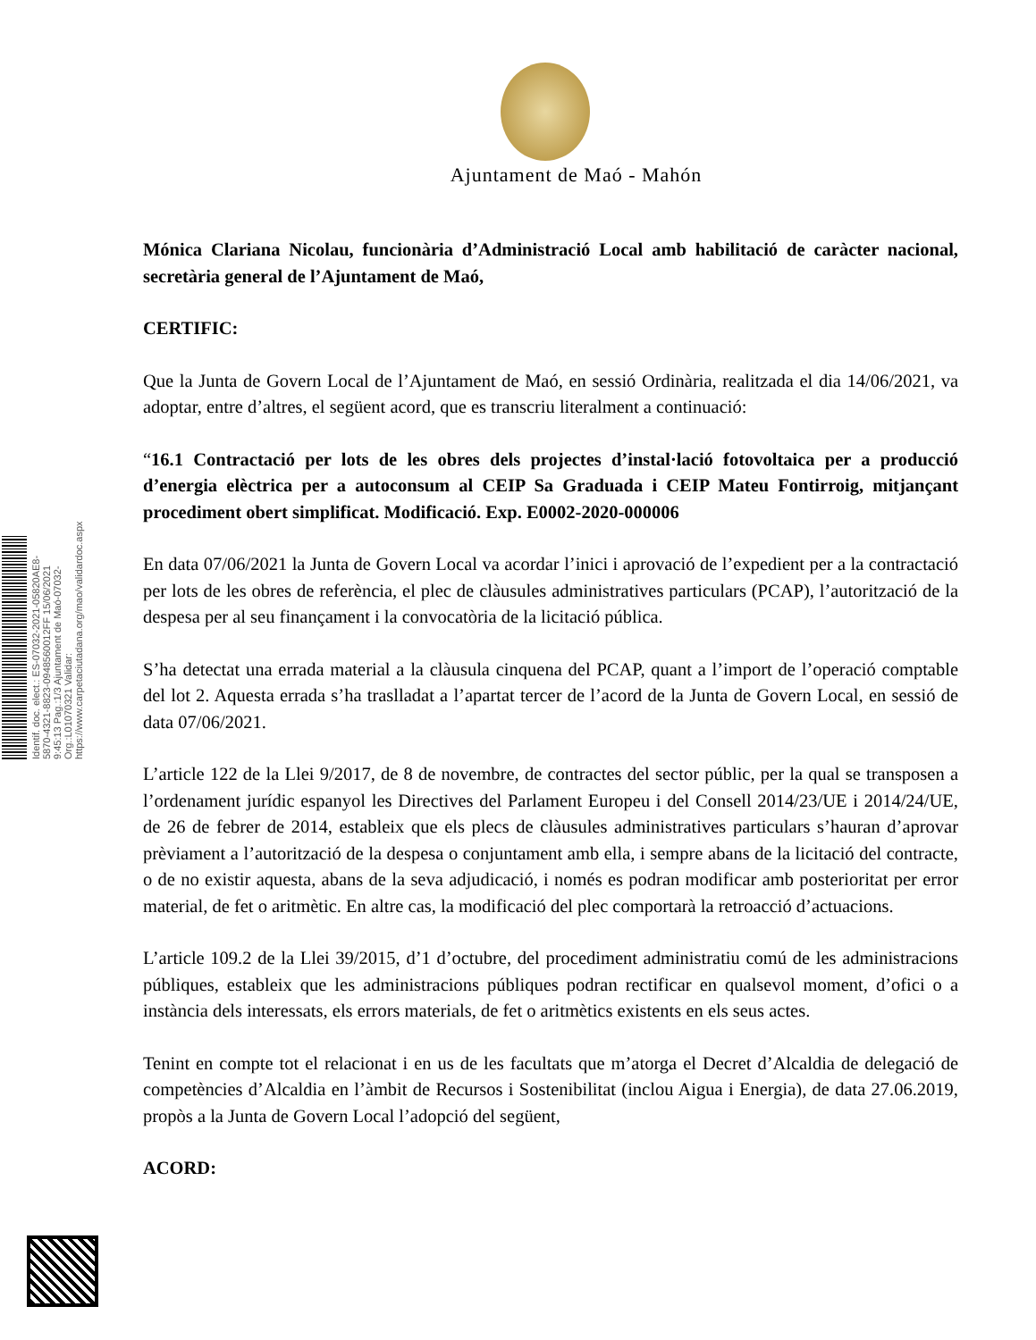Ajuntament de Maó - Mahón
Mónica Clariana Nicolau, funcionària d’Administració Local amb habilitació de caràcter nacional, secretària general de l’Ajuntament de Maó,
CERTIFIC:
Que la Junta de Govern Local de l’Ajuntament de Maó, en sessió Ordinària, realitzada el dia 14/06/2021, va adoptar, entre d’altres, el següent acord, que es transcriu literalment a continuació:
“16.1 Contractació per lots de les obres dels projectes d’instal·lació fotovoltaica per a producció d’energia elèctrica per a autoconsum al CEIP Sa Graduada i CEIP Mateu Fontirroig, mitjançant procediment obert simplificat. Modificació. Exp. E0002-2020-000006
En data 07/06/2021 la Junta de Govern Local va acordar l’inici i aprovació de l’expedient per a la contractació per lots de les obres de referència, el plec de clàusules administratives particulars (PCAP), l’autorització de la despesa per al seu finançament i la convocatòria de la licitació pública.
S’ha detectat una errada material a la clàusula cinquena del PCAP, quant a l’import de l’operació comptable del lot 2. Aquesta errada s’ha traslladat a l’apartat tercer de l’acord de la Junta de Govern Local, en sessió de data 07/06/2021.
L’article 122 de la Llei 9/2017, de 8 de novembre, de contractes del sector públic, per la qual se transposen a l’ordenament jurídic espanyol les Directives del Parlament Europeu i del Consell 2014/23/UE i 2014/24/UE, de 26 de febrer de 2014, estableix que els plecs de clàusules administratives particulars s’hauran d’aprovar prèviament a l’autorització de la despesa o conjuntament amb ella, i sempre abans de la licitació del contracte, o de no existir aquesta, abans de la seva adjudicació, i només es podran modificar amb posterioritat per error material, de fet o aritmètic. En altre cas, la modificació del plec comportarà la retroacció d’actuacions.
L’article 109.2 de la Llei 39/2015, d’1 d’octubre, del procediment administratiu comú de les administracions públiques, estableix que les administracions públiques podran rectificar en qualsevol moment, d’ofici o a instància dels interessats, els errors materials, de fet o aritmètics existents en els seus actes.
Tenint en compte tot el relacionat i en us de les facultats que m’atorga el Decret d’Alcaldia de delegació de competències d’Alcaldia en l’àmbit de Recursos i Sostenibilitat (inclou Aigua i Energia), de data 27.06.2019, propòs a la Junta de Govern Local l’adopció del següent,
ACORD:
Identif. doc. elect.: ES-07032-2021-05820AE8-5870-4321-8823-0948560012FF 15/06/2021 9:45:13 Pag.:1/3 Ajuntament de Maó-07032- Org.:L01070321 Validar: https://www.carpetaciutadana.org/mao/validardoc.aspx